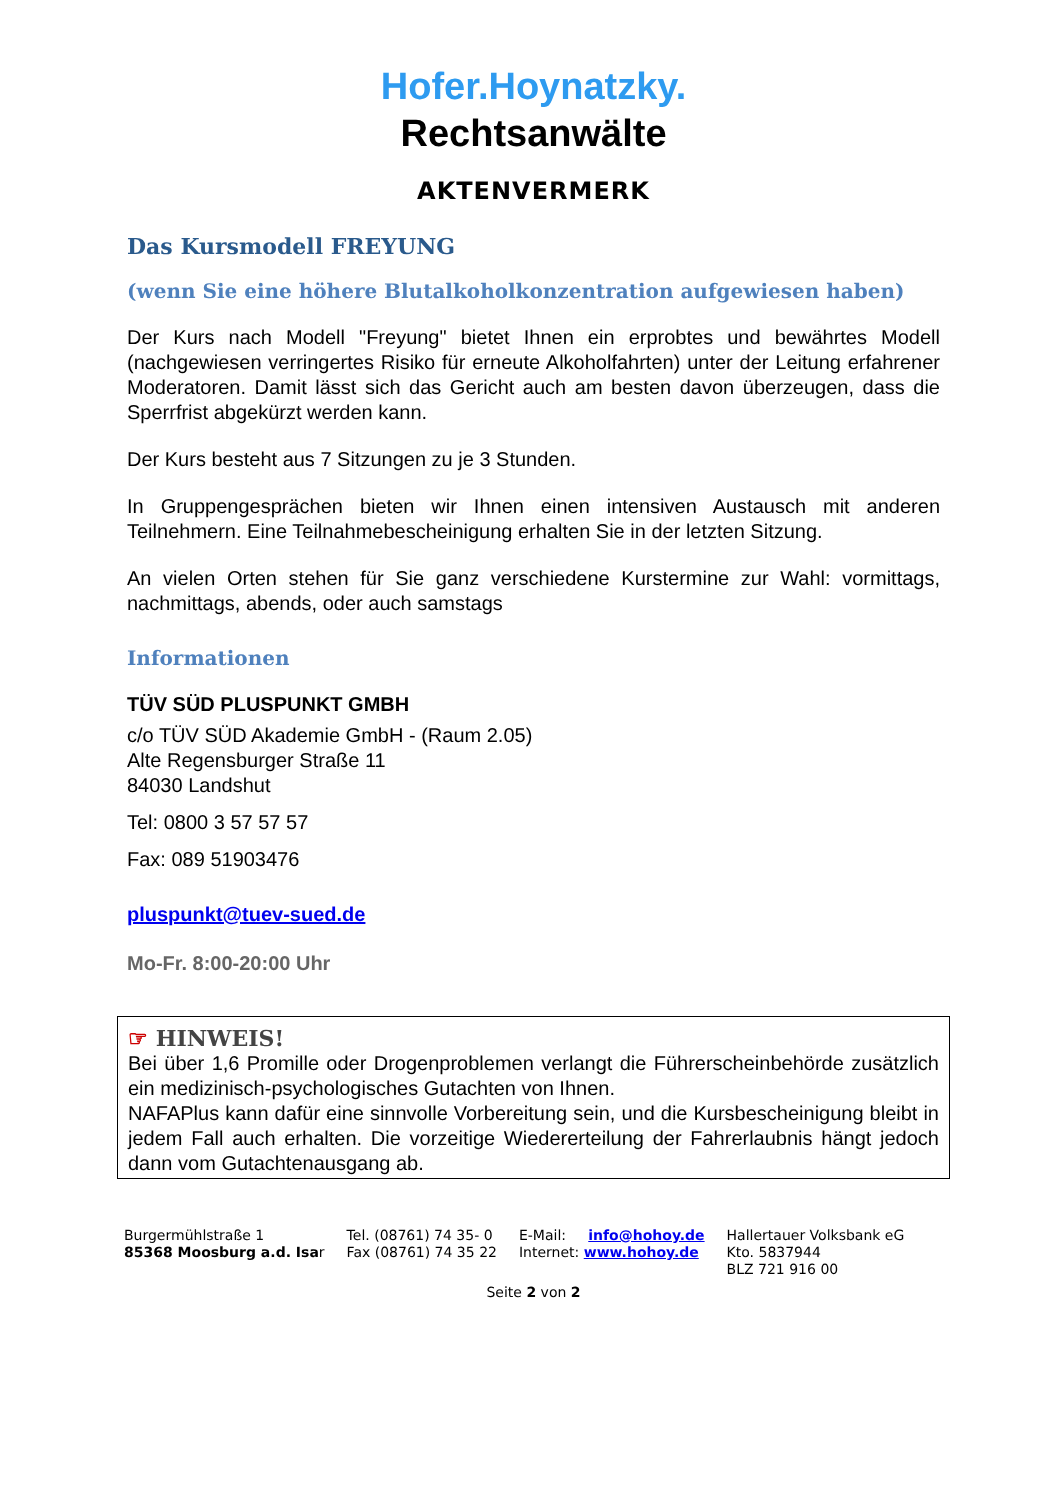Hofer.Hoynatzky.
Rechtsanwälte
AKTENVERMERK
Das Kursmodell FREYUNG
(wenn Sie eine höhere Blutalkoholkonzentration aufgewiesen haben)
Der Kurs nach Modell "Freyung" bietet Ihnen ein erprobtes und bewährtes Modell (nachgewiesen verringertes Risiko für erneute Alkoholfahrten) unter der Leitung erfahrener Moderatoren. Damit lässt sich das Gericht auch am besten davon überzeugen, dass die Sperrfrist abgekürzt werden kann.
Der Kurs besteht aus 7 Sitzungen zu je 3 Stunden.
In Gruppengesprächen bieten wir Ihnen einen intensiven Austausch mit anderen Teilnehmern. Eine Teilnahmebescheinigung erhalten Sie in der letzten Sitzung.
An vielen Orten stehen für Sie ganz verschiedene Kurstermine zur Wahl: vormittags, nachmittags, abends, oder auch samstags
Informationen
TÜV SÜD PLUSPUNKT GMBH
c/o TÜV SÜD Akademie GmbH - (Raum 2.05)
Alte Regensburger Straße 11
84030 Landshut
Tel: 0800 3 57 57 57
Fax: 089 51903476
pluspunkt@tuev-sued.de
Mo-Fr. 8:00-20:00 Uhr
☞ HINWEIS!
Bei über 1,6 Promille oder Drogenproblemen verlangt die Führerscheinbehörde zusätzlich ein medizinisch-psychologisches Gutachten von Ihnen.
NAFAPlus kann dafür eine sinnvolle Vorbereitung sein, und die Kursbescheinigung bleibt in jedem Fall auch erhalten. Die vorzeitige Wiedererteilung der Fahrerlaubnis hängt jedoch dann vom Gutachtenausgang ab.
Burgermühlstraße 1
85368 Moosburg a.d. Isar
Tel. (08761) 74 35- 0
Fax (08761) 74 35 22
E-Mail: info@hohoy.de
Internet: www.hohoy.de
Hallertauer Volksbank eG
Kto. 5837944
BLZ 721 916 00
Seite 2 von 2